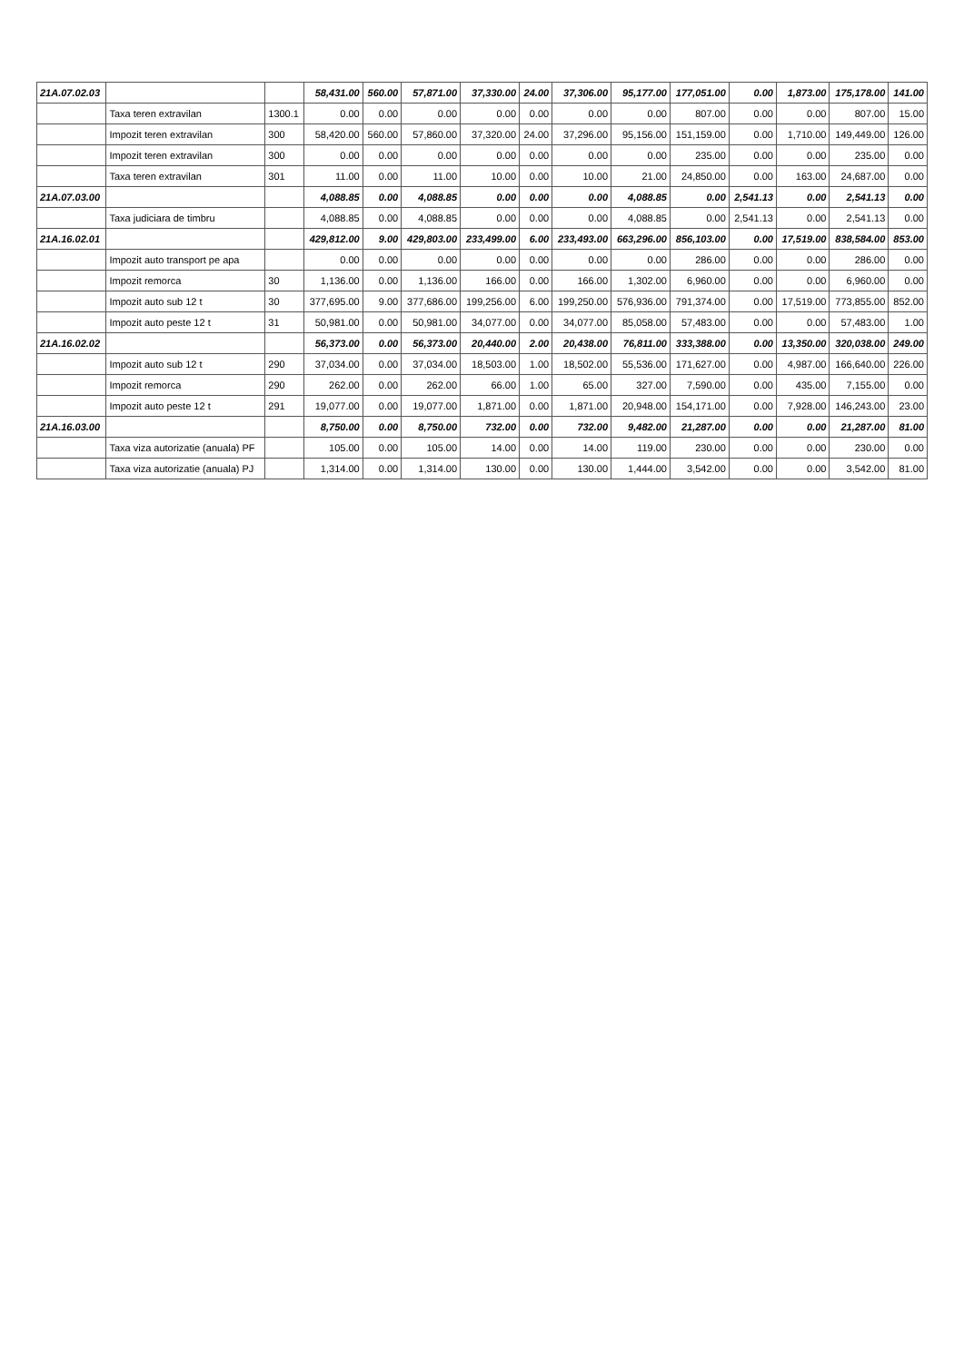| 21A.07.02.03 | | | 58,431.00 | 560.00 | 57,871.00 | 37,330.00 | 24.00 | 37,306.00 | 95,177.00 | 177,051.00 | 0.00 | 1,873.00 | 175,178.00 | 141.00 |
| | Taxa teren extravilan | 1300.1 | 0.00 | 0.00 | 0.00 | 0.00 | 0.00 | 0.00 | 0.00 | 807.00 | 0.00 | 0.00 | 807.00 | 15.00 |
| | Impozit teren extravilan | 300 | 58,420.00 | 560.00 | 57,860.00 | 37,320.00 | 24.00 | 37,296.00 | 95,156.00 | 151,159.00 | 0.00 | 1,710.00 | 149,449.00 | 126.00 |
| | Impozit teren extravilan | 300 | 0.00 | 0.00 | 0.00 | 0.00 | 0.00 | 0.00 | 0.00 | 235.00 | 0.00 | 0.00 | 235.00 | 0.00 |
| | Taxa teren extravilan | 301 | 11.00 | 0.00 | 11.00 | 10.00 | 0.00 | 10.00 | 21.00 | 24,850.00 | 0.00 | 163.00 | 24,687.00 | 0.00 |
| 21A.07.03.00 | | | 4,088.85 | 0.00 | 4,088.85 | 0.00 | 0.00 | 0.00 | 4,088.85 | 0.00 | 2,541.13 | 0.00 | 2,541.13 | 0.00 |
| | Taxa judiciara de timbru | | 4,088.85 | 0.00 | 4,088.85 | 0.00 | 0.00 | 0.00 | 4,088.85 | 0.00 | 2,541.13 | 0.00 | 2,541.13 | 0.00 |
| 21A.16.02.01 | | | 429,812.00 | 9.00 | 429,803.00 | 233,499.00 | 6.00 | 233,493.00 | 663,296.00 | 856,103.00 | 0.00 | 17,519.00 | 838,584.00 | 853.00 |
| | Impozit auto transport pe apa | | 0.00 | 0.00 | 0.00 | 0.00 | 0.00 | 0.00 | 0.00 | 286.00 | 0.00 | 0.00 | 286.00 | 0.00 |
| | Impozit remorca | 30 | 1,136.00 | 0.00 | 1,136.00 | 166.00 | 0.00 | 166.00 | 1,302.00 | 6,960.00 | 0.00 | 0.00 | 6,960.00 | 0.00 |
| | Impozit auto sub 12 t | 30 | 377,695.00 | 9.00 | 377,686.00 | 199,256.00 | 6.00 | 199,250.00 | 576,936.00 | 791,374.00 | 0.00 | 17,519.00 | 773,855.00 | 852.00 |
| | Impozit auto peste 12 t | 31 | 50,981.00 | 0.00 | 50,981.00 | 34,077.00 | 0.00 | 34,077.00 | 85,058.00 | 57,483.00 | 0.00 | 0.00 | 57,483.00 | 1.00 |
| 21A.16.02.02 | | | 56,373.00 | 0.00 | 56,373.00 | 20,440.00 | 2.00 | 20,438.00 | 76,811.00 | 333,388.00 | 0.00 | 13,350.00 | 320,038.00 | 249.00 |
| | Impozit auto sub 12 t | 290 | 37,034.00 | 0.00 | 37,034.00 | 18,503.00 | 1.00 | 18,502.00 | 55,536.00 | 171,627.00 | 0.00 | 4,987.00 | 166,640.00 | 226.00 |
| | Impozit remorca | 290 | 262.00 | 0.00 | 262.00 | 66.00 | 1.00 | 65.00 | 327.00 | 7,590.00 | 0.00 | 435.00 | 7,155.00 | 0.00 |
| | Impozit auto peste 12 t | 291 | 19,077.00 | 0.00 | 19,077.00 | 1,871.00 | 0.00 | 1,871.00 | 20,948.00 | 154,171.00 | 0.00 | 7,928.00 | 146,243.00 | 23.00 |
| 21A.16.03.00 | | | 8,750.00 | 0.00 | 8,750.00 | 732.00 | 0.00 | 732.00 | 9,482.00 | 21,287.00 | 0.00 | 0.00 | 21,287.00 | 81.00 |
| | Taxa viza autorizatie (anuala) PF | | 105.00 | 0.00 | 105.00 | 14.00 | 0.00 | 14.00 | 119.00 | 230.00 | 0.00 | 0.00 | 230.00 | 0.00 |
| | Taxa viza autorizatie (anuala) PJ | | 1,314.00 | 0.00 | 1,314.00 | 130.00 | 0.00 | 130.00 | 1,444.00 | 3,542.00 | 0.00 | 0.00 | 3,542.00 | 81.00 |